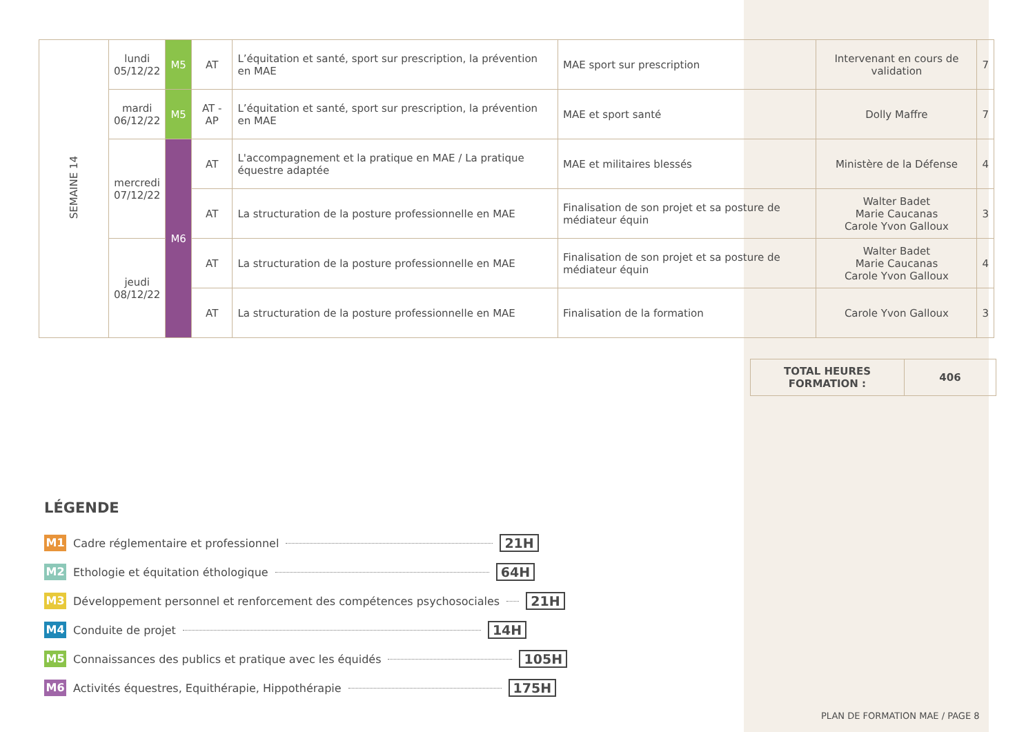| SEMAINE 14 | lundi 05/12/22 | M5 | AT | L’équitation et santé, sport sur prescription, la prévention en MAE | MAE sport sur prescription | Intervenant en cours de validation | 7 |
| | mardi 06/12/22 | M5 | AT - AP | L’équitation et santé, sport sur prescription, la prévention en MAE | MAE et sport santé | Dolly Maffre | 7 |
| | mercredi 07/12/22 | M6 | AT | L'accompagnement et la pratique en MAE / La pratique équestre adaptée | MAE et militaires blessés | Ministère de la Défense | 4 |
| | | | AT | La structuration de la posture professionnelle en MAE | Finalisation de son projet et sa posture de médiateur équin | Walter Badet Marie Caucanas Carole Yvon Galloux | 3 |
| | jeudi 08/12/22 | | AT | La structuration de la posture professionnelle en MAE | Finalisation de son projet et sa posture de médiateur équin | Walter Badet Marie Caucanas Carole Yvon Galloux | 4 |
| | | | AT | La structuration de la posture professionnelle en MAE | Finalisation de la formation | Carole Yvon Galloux | 3 |
| TOTAL HEURES FORMATION : | 406 |
LÉGENDE
M1 Cadre réglementaire et professionnel 21H
M2 Ethologie et équitation éthologique 64H
M3 Développement personnel et renforcement des compétences psychosociales 21H
M4 Conduite de projet 14H
M5 Connaissances des publics et pratique avec les équidés 105H
M6 Activités équestres, Equithérapie, Hippothérapie 175H
PLAN DE FORMATION MAE / PAGE 8